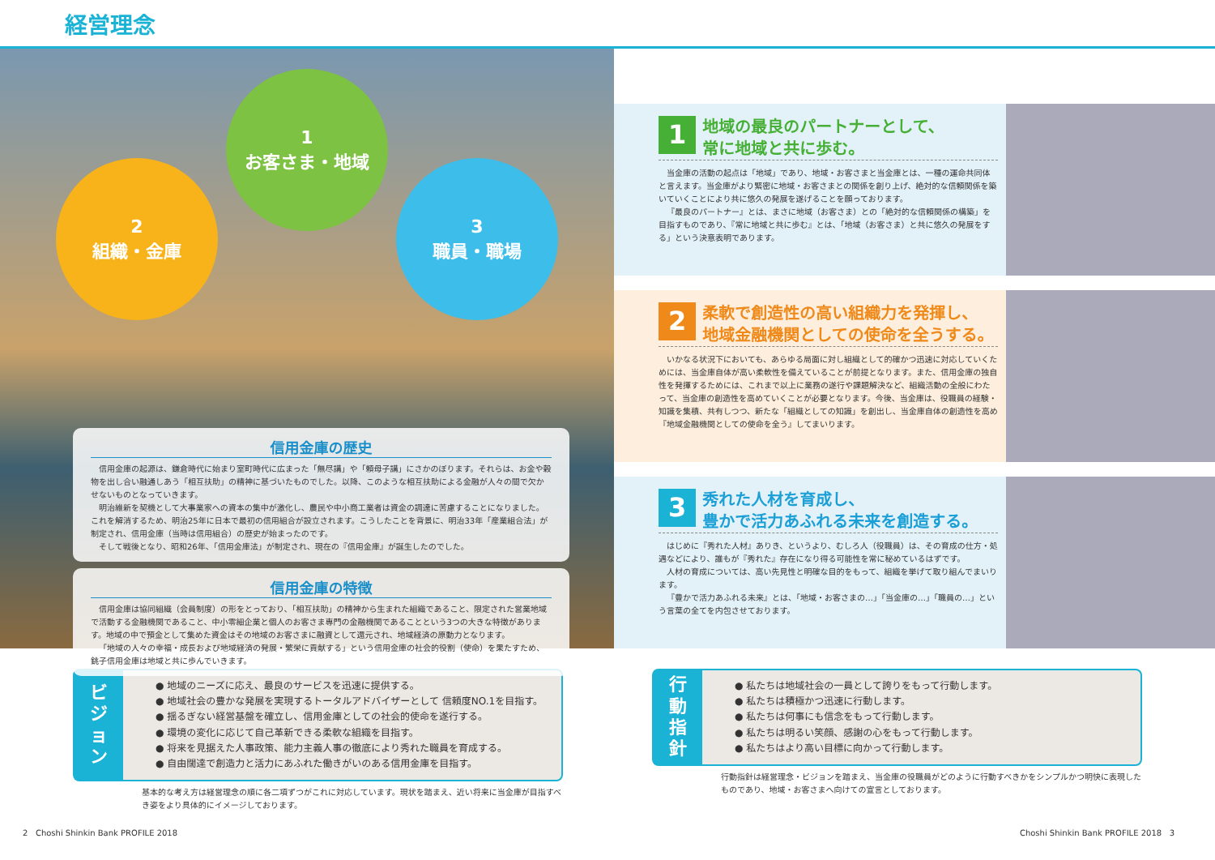経営理念
2
組織・金庫
1
お客さま・地域
3
職員・職場
信用金庫の歴史
信用金庫の起源は、鎌倉時代に始まり室町時代に広まった「無尽講」や「頼母子講」にさかのぼります。それらは、お金や穀物を出し合い融通しあう「相互扶助」の精神に基づいたものでした。以降、このような相互扶助による金融が人々の間で欠かせないものとなっていきます。
明治維新を契機として大事業家への資本の集中が激化し、農民や中小商工業者は資金の調達に苦慮することになりました。これを解消するため、明治25年に日本で最初の信用組合が設立されます。こうしたことを背景に、明治33年「産業組合法」が制定され、信用金庫（当時は信用組合）の歴史が始まったのです。
そして戦後となり、昭和26年、「信用金庫法」が制定され、現在の『信用金庫』が誕生したのでした。
信用金庫の特徴
信用金庫は協同組織（会員制度）の形をとっており、「相互扶助」の精神から生まれた組織であること、限定された営業地域で活動する金融機関であること、中小零細企業と個人のお客さま専門の金融機関であることという3つの大きな特徴があります。地域の中で預金として集めた資金はその地域のお客さまに融資として還元され、地域経済の原動力となります。
「地域の人々の幸福・成長および地域経済の発展・繁栄に貢献する」という信用金庫の社会的役割（使命）を果たすため、銚子信用金庫は地域と共に歩んでいきます。
1 地域の最良のパートナーとして、
常に地域と共に歩む。
当金庫の活動の起点は「地域」であり、地域・お客さまと当金庫とは、一種の運命共同体と言えます。当金庫がより緊密に地域・お客さまとの関係を創り上げ、絶対的な信頼関係を築いていくことにより共に悠久の発展を遂げることを願っております。
『最良のパートナー』とは、まさに地域（お客さま）との「絶対的な信頼関係の構築」を目指すものであり、『常に地域と共に歩む』とは、「地域（お客さま）と共に悠久の発展をする」という決意表明であります。
2 柔軟で創造性の高い組織力を発揮し、
地域金融機関としての使命を全うする。
いかなる状況下においても、あらゆる局面に対し組織として的確かつ迅速に対応していくためには、当金庫自体が高い柔軟性を備えていることが前提となります。また、信用金庫の独自性を発揮するためには、これまで以上に業務の遂行や課題解決など、組織活動の全般にわたって、当金庫の創造性を高めていくことが必要となります。今後、当金庫は、役職員の経験・知識を集積、共有しつつ、新たな「組織としての知識」を創出し、当金庫自体の創造性を高め『地域金融機関としての使命を全う』してまいります。
3 秀れた人材を育成し、
豊かで活力あふれる未来を創造する。
はじめに『秀れた人材』ありき、というより、むしろ人（役職員）は、その育成の仕方・処遇などにより、誰もが『秀れた』存在になり得る可能性を常に秘めているはずです。
人材の育成については、高い先見性と明確な目的をもって、組織を挙げて取り組んでまいります。
『豊かで活力あふれる未来』とは、「地域・お客さまの…」「当金庫の…」「職員の…」という言葉の全てを内包させております。
ビ
ジ
ョ
ン
● 地域のニーズに応え、最良のサービスを迅速に提供する。
● 地域社会の豊かな発展を実現するトータルアドバイザーとして 信頼度NO.1を目指す。
● 揺るぎない経営基盤を確立し、信用金庫としての社会的使命を遂行する。
● 環境の変化に応じて自己革新できる柔軟な組織を目指す。
● 将来を見据えた人事政策、能力主義人事の徹底により秀れた職員を育成する。
● 自由闊達で創造力と活力にあふれた働きがいのある信用金庫を目指す。
基本的な考え方は経営理念の順に各二項ずつがこれに対応しています。現状を踏まえ、近い将来に当金庫が目指すべき姿をより具体的にイメージしております。
行
動
指
針
● 私たちは地域社会の一員として誇りをもって行動します。
● 私たちは積極かつ迅速に行動します。
● 私たちは何事にも信念をもって行動します。
● 私たちは明るい笑顔、感謝の心をもって行動します。
● 私たちはより高い目標に向かって行動します。
行動指針は経営理念・ビジョンを踏まえ、当金庫の役職員がどのように行動すべきかをシンプルかつ明快に表現したものであり、地域・お客さまへ向けての宣言としております。
2 Choshi Shinkin Bank PROFILE 2018
Choshi Shinkin Bank PROFILE 2018 3